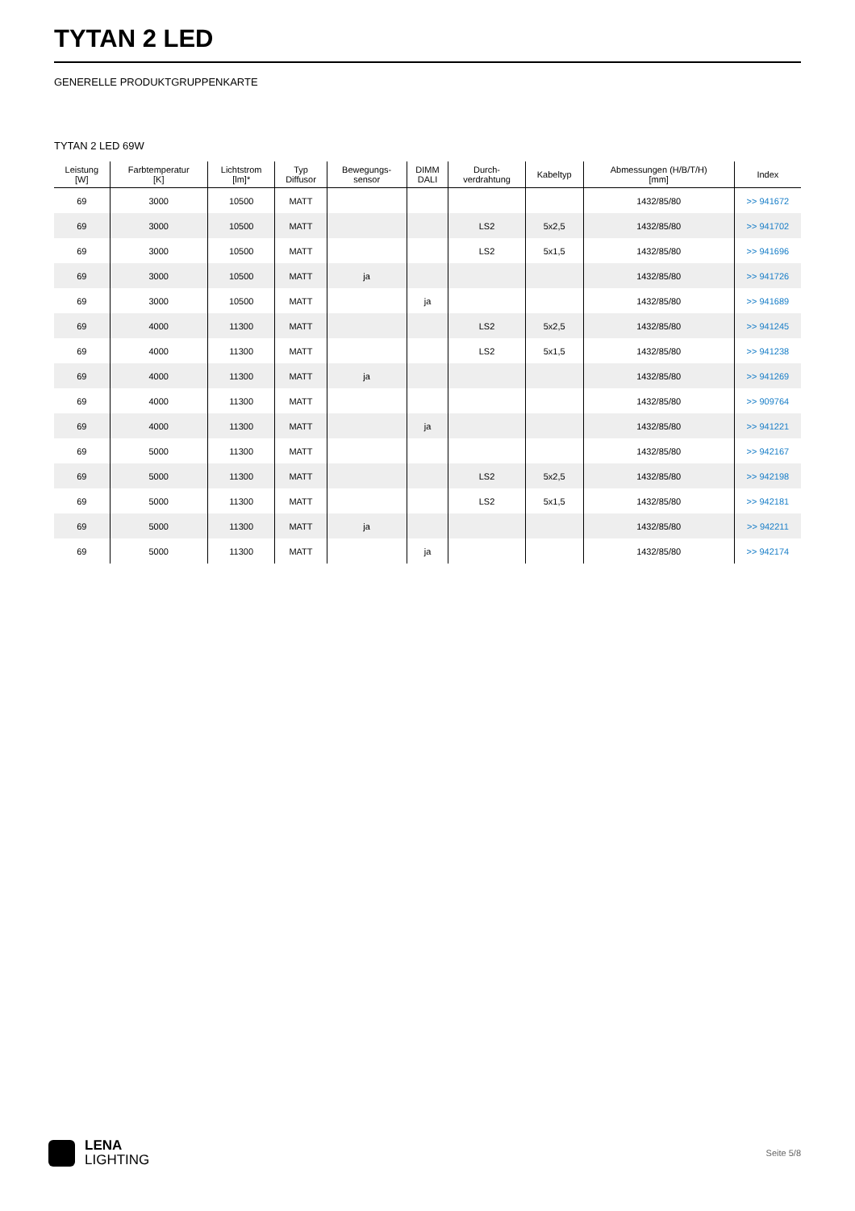TYTAN 2 LED
GENERELLE PRODUKTGRUPPENKARTE
TYTAN 2 LED 69W
| Leistung [W] | Farbtemperatur [K] | Lichtstrom [lm]* | Typ Diffusor | Bewegungs- sensor | DIMM DALI | Durch- verdrahtung | Kabeltyp | Abmessungen (H/B/T/H) [mm] | Index |
| --- | --- | --- | --- | --- | --- | --- | --- | --- | --- |
| 69 | 3000 | 10500 | MATT | | | | | 1432/85/80 | >> 941672 |
| 69 | 3000 | 10500 | MATT | | | LS2 | 5x2,5 | 1432/85/80 | >> 941702 |
| 69 | 3000 | 10500 | MATT | | | LS2 | 5x1,5 | 1432/85/80 | >> 941696 |
| 69 | 3000 | 10500 | MATT | ja | | | | 1432/85/80 | >> 941726 |
| 69 | 3000 | 10500 | MATT | | ja | | | 1432/85/80 | >> 941689 |
| 69 | 4000 | 11300 | MATT | | | LS2 | 5x2,5 | 1432/85/80 | >> 941245 |
| 69 | 4000 | 11300 | MATT | | | LS2 | 5x1,5 | 1432/85/80 | >> 941238 |
| 69 | 4000 | 11300 | MATT | ja | | | | 1432/85/80 | >> 941269 |
| 69 | 4000 | 11300 | MATT | | | | | 1432/85/80 | >> 909764 |
| 69 | 4000 | 11300 | MATT | | ja | | | 1432/85/80 | >> 941221 |
| 69 | 5000 | 11300 | MATT | | | | | 1432/85/80 | >> 942167 |
| 69 | 5000 | 11300 | MATT | | | LS2 | 5x2,5 | 1432/85/80 | >> 942198 |
| 69 | 5000 | 11300 | MATT | | | LS2 | 5x1,5 | 1432/85/80 | >> 942181 |
| 69 | 5000 | 11300 | MATT | ja | | | | 1432/85/80 | >> 942211 |
| 69 | 5000 | 11300 | MATT | | ja | | | 1432/85/80 | >> 942174 |
LENA
LIGHTING
Seite 5/8